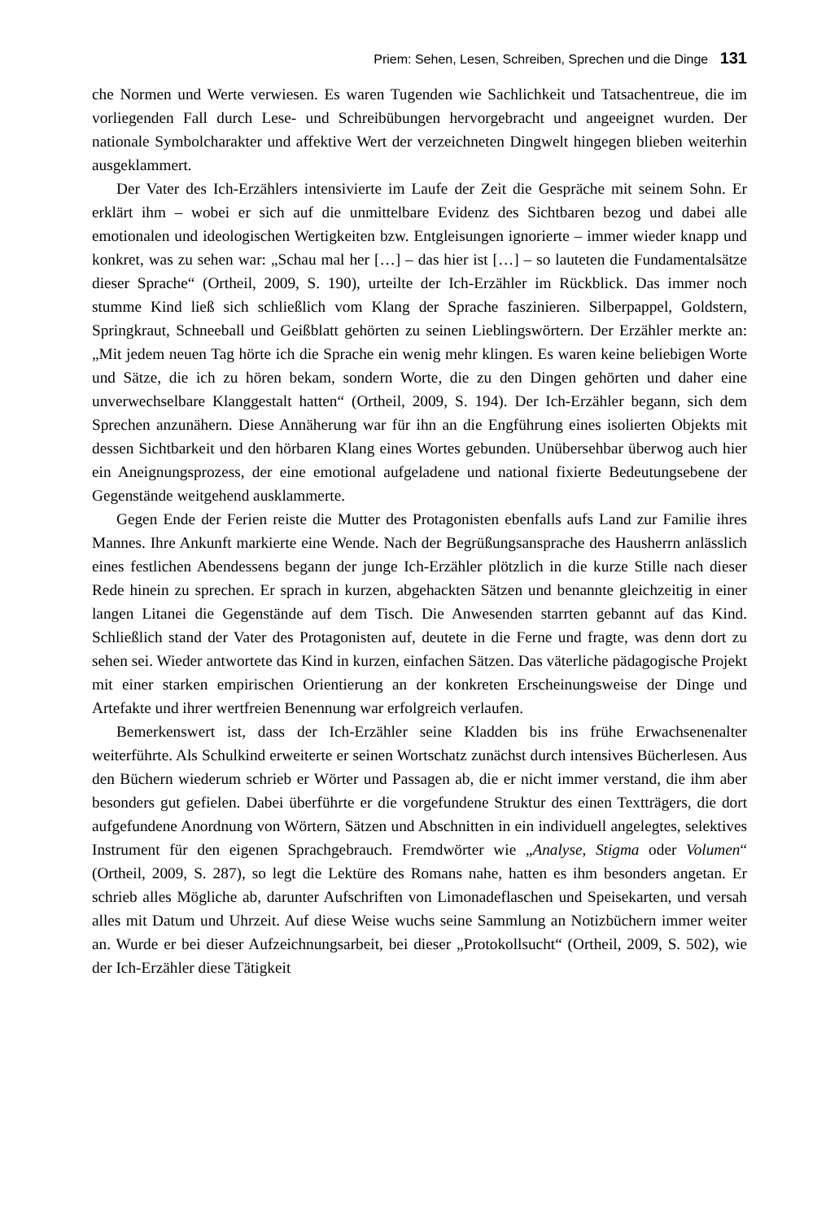Priem: Sehen, Lesen, Schreiben, Sprechen und die Dinge 131
che Normen und Werte verwiesen. Es waren Tugenden wie Sachlichkeit und Tatsachentreue, die im vorliegenden Fall durch Lese- und Schreibübungen hervorgebracht und angeeignet wurden. Der nationale Symbolcharakter und affektive Wert der verzeichneten Dingwelt hingegen blieben weiterhin ausgeklammert.
Der Vater des Ich-Erzählers intensivierte im Laufe der Zeit die Gespräche mit seinem Sohn. Er erklärt ihm – wobei er sich auf die unmittelbare Evidenz des Sichtbaren bezog und dabei alle emotionalen und ideologischen Wertigkeiten bzw. Entgleisungen ignorierte – immer wieder knapp und konkret, was zu sehen war: „Schau mal her […] – das hier ist […] – so lauteten die Fundamentalsätze dieser Sprache“ (Ortheil, 2009, S. 190), urteilte der Ich-Erzähler im Rückblick. Das immer noch stumme Kind ließ sich schließlich vom Klang der Sprache faszinieren. Silberpappel, Goldstern, Springkraut, Schneeball und Geißblatt gehörten zu seinen Lieblingswörtern. Der Erzähler merkte an: „Mit jedem neuen Tag hörte ich die Sprache ein wenig mehr klingen. Es waren keine beliebigen Worte und Sätze, die ich zu hören bekam, sondern Worte, die zu den Dingen gehörten und daher eine unverwechselbare Klanggestalt hatten“ (Ortheil, 2009, S. 194). Der Ich-Erzähler begann, sich dem Sprechen anzunähern. Diese Annäherung war für ihn an die Engführung eines isolierten Objekts mit dessen Sichtbarkeit und den hörbaren Klang eines Wortes gebunden. Unübersehbar überwog auch hier ein Aneignungsprozess, der eine emotional aufgeladene und national fixierte Bedeutungsebene der Gegenstände weitgehend ausklammerte.
Gegen Ende der Ferien reiste die Mutter des Protagonisten ebenfalls aufs Land zur Familie ihres Mannes. Ihre Ankunft markierte eine Wende. Nach der Begrüßungsansprache des Hausherrn anlässlich eines festlichen Abendessens begann der junge Ich-Erzähler plötzlich in die kurze Stille nach dieser Rede hinein zu sprechen. Er sprach in kurzen, abgehackten Sätzen und benannte gleichzeitig in einer langen Litanei die Gegenstände auf dem Tisch. Die Anwesenden starrten gebannt auf das Kind. Schließlich stand der Vater des Protagonisten auf, deutete in die Ferne und fragte, was denn dort zu sehen sei. Wieder antwortete das Kind in kurzen, einfachen Sätzen. Das väterliche pädagogische Projekt mit einer starken empirischen Orientierung an der konkreten Erscheinungsweise der Dinge und Artefakte und ihrer wertfreien Benennung war erfolgreich verlaufen.
Bemerkenswert ist, dass der Ich-Erzähler seine Kladden bis ins frühe Erwachsenenalter weiterführte. Als Schulkind erweiterte er seinen Wortschatz zunächst durch intensives Bücherlesen. Aus den Büchern wiederum schrieb er Wörter und Passagen ab, die er nicht immer verstand, die ihm aber besonders gut gefielen. Dabei überführte er die vorgefundene Struktur des einen Textträgers, die dort aufgefundene Anordnung von Wörtern, Sätzen und Abschnitten in ein individuell angelegtes, selektives Instrument für den eigenen Sprachgebrauch. Fremdwörter wie „Analyse, Stigma oder Volumen“ (Ortheil, 2009, S. 287), so legt die Lektüre des Romans nahe, hatten es ihm besonders angetan. Er schrieb alles Mögliche ab, darunter Aufschriften von Limonadeflaschen und Speisekarten, und versah alles mit Datum und Uhrzeit. Auf diese Weise wuchs seine Sammlung an Notizbüchern immer weiter an. Wurde er bei dieser Aufzeichnungsarbeit, bei dieser „Protokollsucht“ (Ortheil, 2009, S. 502), wie der Ich-Erzähler diese Tätigkeit